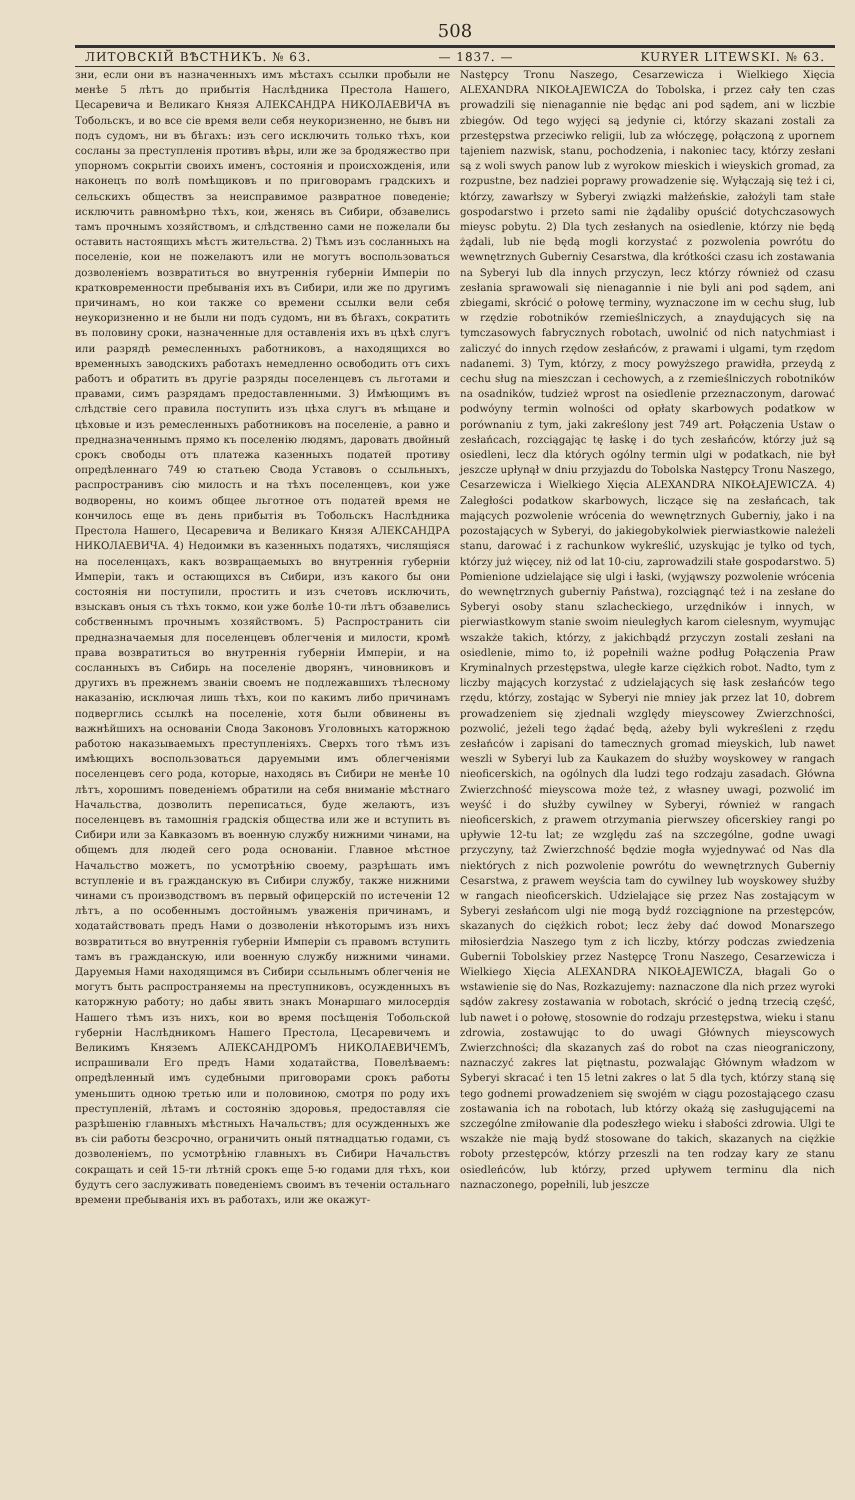508
ЛИТОВСКІЙ ВѢСТНИКЪ. № 63. — 1837. — KURYER LITEWSKI. № 63.
зни, если они въ назначенныхъ имъ мѣстахъ ссылки пробыли не менѣе 5 лѣтъ до прибытія Наслѣдника Престола Нашего, Цесаревича и Великаго Князя АЛЕКСАНДРА НИКОЛАЕВИЧА въ Тобольскъ, и во все сіе время вели себя неукоризненно, не бывъ ни подъ судомъ, ни въ бѣгахъ: изъ сего исключить только тѣхъ, кои сосланы за преступленія противъ вѣры, или же за бродяжество при упорномъ сокрытіи своихъ именъ, состоянія и происхожденія, или наконецъ по волѣ помѣщиковъ и по приговорамъ градскихъ и сельскихъ обществъ за неисправимое развратное поведеніе; исключить равномѣрно тѣхъ, кои, женясь въ Сибири, обзавелись тамъ прочнымъ хозяйствомъ, и слѣдственно сами не пожелали бы оставить настоящихъ мѣстъ жительства. 2) Тѣмъ изъ сосланныхъ на поселеніе, кои не пожелаютъ или не могутъ воспользоваться дозволеніемъ возвратиться во внутреннія губерніи Имперіи по кратковременности пребыванія ихъ въ Сибири, или же по другимъ причинамъ, но кои также со времени ссылки вели себя неукоризненно и не были ни подъ судомъ, ни въ бѣгахъ, сократить въ половину сроки, назначенные для оставленія ихъ въ цѣхѣ слугъ или разрядѣ ремесленныхъ работниковъ, а находящихся во временныхъ заводскихъ работахъ немедленно освободить отъ сихъ работъ и обратить въ другіе разряды поселенцевъ съ льготами и правами, симъ разрядамъ предоставленными. 3) Имѣющимъ въ слѣдствіе сего правила поступить изъ цѣха слугъ въ мѣщане и цѣховые и изъ ремесленныхъ работниковъ на поселеніе, а равно и предназначеннымъ прямо къ поселенію людямъ, даровать двойный срокъ свободы отъ платежа казенныхъ податей противу опредѣленнаго 749 ю статьею Свода Уставовъ о ссыльныхъ, распространивъ сію милость и на тѣхъ поселенцевъ, кои уже водворены, но коимъ общее льготное отъ податей время не кончилось еще въ день прибытія въ Тобольскъ Наслѣдника Престола Нашего, Цесаревича и Великаго Князя АЛЕКСАНДРА НИКОЛАЕВИЧА. 4) Недоимки въ казенныхъ податяхъ, числящіяся на поселенцахъ, какъ возвращаемыхъ во внутреннія губерніи Имперіи, такъ и остающихся въ Сибири, изъ какого бы они состоянія ни поступили, простить и изъ счетовъ исключить, взыскавъ оныя съ тѣхъ токмо, кои уже болѣе 10-ти лѣтъ обзавелись собственнымъ прочнымъ хозяйствомъ. 5) Распространить сіи предназначаемыя для поселенцевъ облегченія и милости, кромѣ права возвратиться во внутреннія губерніи Имперіи, и на сосланныхъ въ Сибирь на поселеніе дворянъ, чиновниковъ и другихъ въ прежнемъ званіи своемъ не подлежавшихъ тѣлесному наказанію, исключая лишь тѣхъ, кои по какимъ либо причинамъ подверглись ссылкѣ на поселеніе, хотя были обвинены въ важнѣйшихъ на основаніи Свода Законовъ Уголовныхъ каторжною работою наказываемыхъ преступленіяхъ. Сверхъ того тѣмъ изъ имѣющихъ воспользоваться даруемыми имъ облегченіями поселенцевъ сего рода, которые, находясь въ Сибири не менѣе 10 лѣтъ, хорошимъ поведеніемъ обратили на себя вниманіе мѣстнаго Начальства, дозволить переписаться, буде желаютъ, изъ поселенцевъ въ тамошнія градскія общества или же и вступить въ Сибири или за Кавказомъ въ военную службу нижними чинами, на общемъ для людей сего рода основаніи. Главное мѣстное Начальство можетъ, по усмотрѣнію своему, разрѣшать имъ вступленіе и въ гражданскую въ Сибири службу, также нижними чинами съ производствомъ въ первый офицерскій по истеченіи 12 лѣтъ, а по особеннымъ достойнымъ уваженія причинамъ, и ходатайствовать предъ Нами о дозволеніи нѣкоторымъ изъ нихъ возвратиться во внутреннія губерніи Имперіи съ правомъ вступить тамъ въ гражданскую, или военную службу нижними чинами. Даруемыя Нами находящимся въ Сибири ссыльнымъ облегченія не могутъ быть распространяемы на преступниковъ, осужденныхъ въ каторжную работу; но дабы явить знакъ Монаршаго милосердія Нашего тѣмъ изъ нихъ, кои во время посѣщенія Тобольской губерніи Наслѣдникомъ Нашего Престола, Цесаревичемъ и Великимъ Княземъ АЛЕКСАНДРОМЪ НИКОЛАЕВИЧЕМЪ, испрашивали Его предъ Нами ходатайства, Повелѣваемъ: опредѣленный имъ судебными приговорами срокъ работы уменьшить одною третью или и половиною, смотря по роду ихъ преступленій, лѣтамъ и состоянію здоровья, предоставляя сіе разрѣшенію главныхъ мѣстныхъ Начальствъ; для осужденныхъ же въ сіи работы безсрочно, ограничить оный пятнадцатью годами, съ дозволеніемъ, по усмотрѣнію главныхъ въ Сибири Начальствъ сокращать и сей 15-ти лѣтній срокъ еще 5-ю годами для тѣхъ, кои будутъ сего заслуживать поведеніемъ своимъ въ теченіи остальнаго времени пребыванія ихъ въ работахъ, или же окажут-
Następcy Tronu Naszego, Cesarzewicza i Wielkiego Xięcia ALEXANDRA NIKOŁAJEWICZA do Tobolska, i przez cały ten czas prowadzili się nienagannie nie będąc ani pod sądem, ani w liczbie zbiegów. Od tego wyjęci są jedynie ci, którzy skazani zostali za przestępstwa przeciwko religii, lub za włóczęgę, połączoną z upornem tajeniem nazwisk, stanu, pochodzenia, i nakoniec tacy, którzy zesłani są z woli swych panow lub z wyrokow mieskich i wieyskich gromad, za rozpustne, bez nadziei poprawy prowadzenie się. Wyłączają się też i ci, którzy, zawarłszy w Syberyi związki małżeńskie, założyli tam stałe gospodarstwo i przeto sami nie żądaliby opuścić dotychczasowych mieysc pobytu. 2) Dla tych zesłanych na osiedlenie, którzy nie będą żądali, lub nie będą mogli korzystać z pozwolenia powrótu do wewnętrznych Guberniy Cesarstwa, dla krótkości czasu ich zostawania na Syberyi lub dla innych przyczyn, lecz którzy również od czasu zesłania sprawowali się nienagannie i nie byli ani pod sądem, ani zbiegami, skrócić o połowę terminy, wyznaczone im w cechu sług, lub w rzędzie robotników rzemieślniczych, a znaydujących się na tymczasowych fabrycznych robotach, uwolnić od nich natychmiast i zaliczyć do innych rzędow zesłańców, z prawami i ulgami, tym rzędom nadanemi. 3) Tym, którzy, z mocy powyższego prawidła, przeydą z cechu sług na mieszczan i cechowych, a z rzemieślniczych robotników na osadników, tudzież wprost na osiedlenie przeznaczonym, darować podwóyny termin wolności od opłaty skarbowych podatkow w porównaniu z tym, jaki zakreślony jest 749 art. Połączenia Ustaw o zesłańcach, rozciągając tę łaskę i do tych zesłańców, którzy już są osiedleni, lecz dla których ogólny termin ulgi w podatkach, nie był jeszcze upłynął w dniu przyjazdu do Tobolska Następcy Tronu Naszego, Cesarzewicza i Wielkiego Xięcia ALEXANDRA NIKOŁAJEWICZA. 4) Zaległości podatkow skarbowych, liczące się na zesłańcach, tak mających pozwolenie wrócenia do wewnętrznych Guberniy, jako i na pozostających w Syberyi, do jakiegobykolwiek pierwiastkowie należeli stanu, darować i z rachunkow wykreślić, uzyskując je tylko od tych, którzy już więcey, niż od lat 10-ciu, zaprowadzili stałe gospodarstwo. 5) Pomienione udzielające się ulgi i łaski, (wyjąwszy pozwolenie wrócenia do wewnętrznych guberniy Państwa), rozciągnąć też i na zesłane do Syberyi osoby stanu szlacheckiego, urzędników i innych, w pierwiastkowym stanie swoim nieuległych karom cielesnym, wyymując wszakże takich, którzy, z jakichbądź przyczyn zostali zesłani na osiedlenie, mimo to, iż popełnili ważne podług Połączenia Praw Kryminalnych przestępstwa, uległe karze ciężkich robot. Nadto, tym z liczby mających korzystać z udzielających się łask zesłańców tego rzędu, którzy, zostając w Syberyi nie mniey jak przez lat 10, dobrem prowadzeniem się zjednali względy mieyscowey Zwierzchności, pozwolić, jeżeli tego żądać będą, ażeby byli wykreśleni z rzędu zesłańców i zapisani do tamecznych gromad mieyskich, lub nawet weszli w Syberyi lub za Kaukazem do służby woyskowey w rangach nieoficerskich, na ogólnych dla ludzi tego rodzaju zasadach. Główna Zwierzchność mieyscowa może też, z własney uwagi, pozwolić im weyść i do służby cywilney w Syberyi, również w rangach nieoficerskich, z prawem otrzymania pierwszey oficerskiey rangi po upływie 12-tu lat; ze względu zaś na szczególne, godne uwagi przyczyny, taż Zwierzchność będzie mogła wyjednywać od Nas dla niektórych z nich pozwolenie powrótu do wewnętrznych Guberniy Cesarstwa, z prawem weyścia tam do cywilney lub woyskowey służby w rangach nieoficerskich. Udzielające się przez Nas zostającym w Syberyi zesłańcom ulgi nie mogą bydź rozciągnione na przestępców, skazanych do ciężkich robot; lecz żeby dać dowod Monarszego miłosierdzia Naszego tym z ich liczby, którzy podczas zwiedzenia Gubernii Tobolskiey przez Następcę Tronu Naszego, Cesarzewicza i Wielkiego Xięcia ALEXANDRA NIKOŁAJEWICZA, błagali Go o wstawienie się do Nas, Rozkazujemy: naznaczone dla nich przez wyroki sądów zakresy zostawania w robotach, skrócić o jedną trzecią część, lub nawet i o połowę, stosownie do rodzaju przestępstwa, wieku i stanu zdrowia, zostawując to do uwagi Głównych mieyscowych Zwierzchności; dla skazanych zaś do robot na czas nieograniczony, naznaczyć zakres lat piętnastu, pozwalając Głównym władzom w Syberyi skracać i ten 15 letni zakres o lat 5 dla tych, którzy staną się tego godnemi prowadzeniem się swojém w ciągu pozostającego czasu zostawania ich na robotach, lub którzy okażą się zasługującemi na szczególne zmiłowanie dla podeszłego wieku i słabości zdrowia. Ulgi te wszakże nie mają bydź stosowane do takich, skazanych na ciężkie roboty przestępców, którzy przeszli na ten rodzay kary ze stanu osiedleńców, lub którzy, przed upływem terminu dla nich naznaczonego, popełnili, lub jeszcze